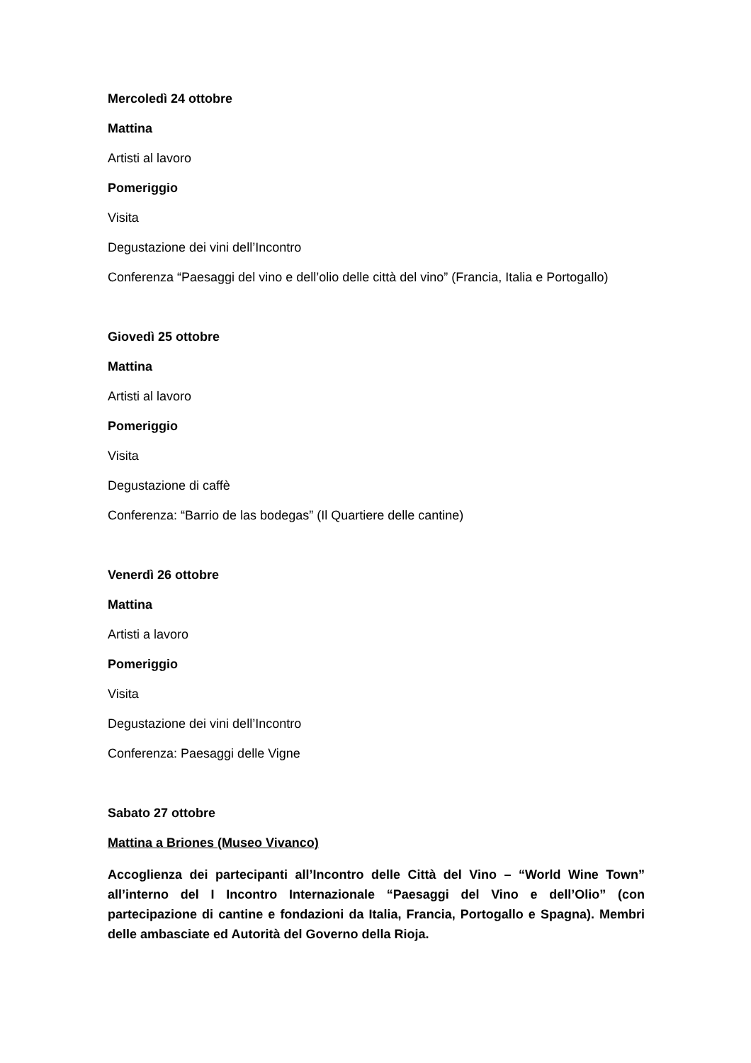Mercoledì 24 ottobre
Mattina
Artisti al lavoro
Pomeriggio
Visita
Degustazione dei vini dell’Incontro
Conferenza “Paesaggi del vino e dell’olio delle città del vino” (Francia, Italia e Portogallo)
Giovedì 25 ottobre
Mattina
Artisti al lavoro
Pomeriggio
Visita
Degustazione di caffè
Conferenza: “Barrio de las bodegas” (Il Quartiere delle cantine)
Venerdì 26 ottobre
Mattina
Artisti a lavoro
Pomeriggio
Visita
Degustazione dei vini dell’Incontro
Conferenza: Paesaggi delle Vigne
Sabato 27 ottobre
Mattina a Briones (Museo Vivanco)
Accoglienza dei partecipanti all’Incontro delle Città del Vino – “World Wine Town” all’interno del I Incontro Internazionale “Paesaggi del Vino e dell’Olio” (con partecipazione di cantine e fondazioni da Italia, Francia, Portogallo e Spagna). Membri delle ambasciate ed Autorità del Governo della Rioja.